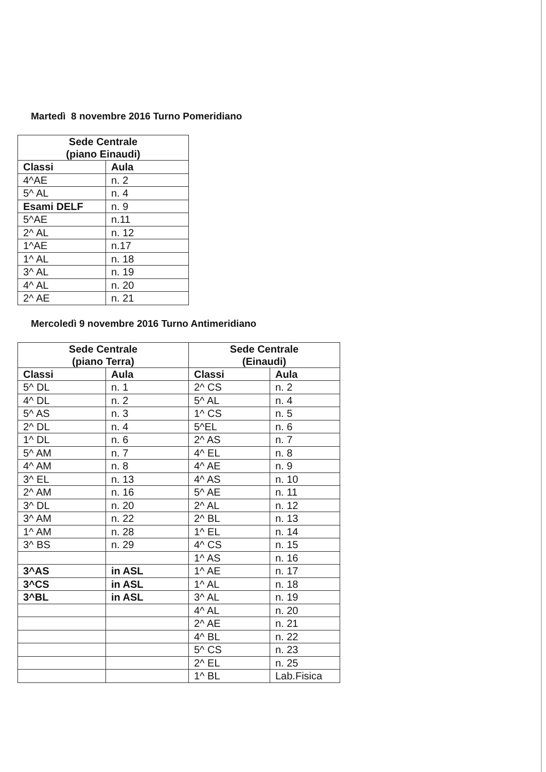Martedì 8 novembre 2016 Turno Pomeridiano
| Sede Centrale (piano Einaudi) | |
| --- | --- |
| Classi | Aula |
| 4^AE | n. 2 |
| 5^ AL | n. 4 |
| Esami DELF | n. 9 |
| 5^AE | n.11 |
| 2^ AL | n. 12 |
| 1^AE | n.17 |
| 1^ AL | n. 18 |
| 3^ AL | n. 19 |
| 4^ AL | n. 20 |
| 2^ AE | n. 21 |
Mercoledì 9 novembre 2016 Turno Antimeridiano
| Sede Centrale (piano Terra) | | Sede Centrale (Einaudi) | |
| --- | --- | --- | --- |
| Classi | Aula | Classi | Aula |
| 5^ DL | n. 1 | 2^ CS | n. 2 |
| 4^ DL | n. 2 | 5^ AL | n. 4 |
| 5^ AS | n. 3 | 1^ CS | n. 5 |
| 2^ DL | n. 4 | 5^EL | n. 6 |
| 1^ DL | n. 6 | 2^ AS | n. 7 |
| 5^ AM | n. 7 | 4^ EL | n. 8 |
| 4^ AM | n. 8 | 4^ AE | n. 9 |
| 3^ EL | n. 13 | 4^ AS | n. 10 |
| 2^ AM | n. 16 | 5^ AE | n. 11 |
| 3^ DL | n. 20 | 2^ AL | n. 12 |
| 3^ AM | n. 22 | 2^ BL | n. 13 |
| 1^ AM | n. 28 | 1^ EL | n. 14 |
| 3^ BS | n. 29 | 4^ CS | n. 15 |
| | | 1^ AS | n. 16 |
| 3^AS | in ASL | 1^ AE | n. 17 |
| 3^CS | in ASL | 1^ AL | n. 18 |
| 3^BL | in ASL | 3^ AL | n. 19 |
| | | 4^ AL | n. 20 |
| | | 2^ AE | n. 21 |
| | | 4^ BL | n. 22 |
| | | 5^ CS | n. 23 |
| | | 2^ EL | n. 25 |
| | | 1^ BL | Lab.Fisica |